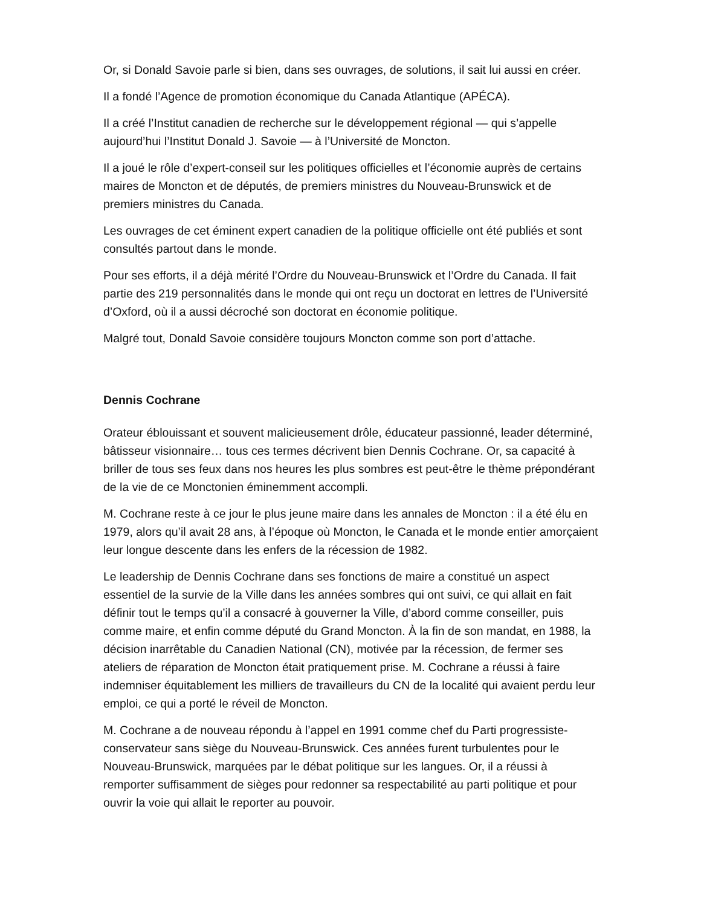Or, si Donald Savoie parle si bien, dans ses ouvrages, de solutions, il sait lui aussi en créer.
Il a fondé l’Agence de promotion économique du Canada Atlantique (APÉCA).
Il a créé l’Institut canadien de recherche sur le développement régional — qui s’appelle aujourd’hui l’Institut Donald J. Savoie — à l’Université de Moncton.
Il a joué le rôle d’expert-conseil sur les politiques officielles et l’économie auprès de certains maires de Moncton et de députés, de premiers ministres du Nouveau-Brunswick et de premiers ministres du Canada.
Les ouvrages de cet éminent expert canadien de la politique officielle ont été publiés et sont consultés partout dans le monde.
Pour ses efforts, il a déjà mérité l’Ordre du Nouveau-Brunswick et l’Ordre du Canada. Il fait partie des 219 personnalités dans le monde qui ont reçu un doctorat en lettres de l’Université d’Oxford, où il a aussi décroché son doctorat en économie politique.
Malgré tout, Donald Savoie considère toujours Moncton comme son port d’attache.
Dennis Cochrane
Orateur éblouissant et souvent malicieusement drôle, éducateur passionné, leader déterminé, bâtisseur visionnaire… tous ces termes décrivent bien Dennis Cochrane. Or, sa capacité à briller de tous ses feux dans nos heures les plus sombres est peut-être le thème prépondérant de la vie de ce Monctonien éminemment accompli.
M. Cochrane reste à ce jour le plus jeune maire dans les annales de Moncton : il a été élu en 1979, alors qu’il avait 28 ans, à l’époque où Moncton, le Canada et le monde entier amorçaient leur longue descente dans les enfers de la récession de 1982.
Le leadership de Dennis Cochrane dans ses fonctions de maire a constitué un aspect essentiel de la survie de la Ville dans les années sombres qui ont suivi, ce qui allait en fait définir tout le temps qu’il a consacré à gouverner la Ville, d’abord comme conseiller, puis comme maire, et enfin comme député du Grand Moncton. À la fin de son mandat, en 1988, la décision inarrêtable du Canadien National (CN), motivée par la récession, de fermer ses ateliers de réparation de Moncton était pratiquement prise. M. Cochrane a réussi à faire indemniser équitablement les milliers de travailleurs du CN de la localité qui avaient perdu leur emploi, ce qui a porté le réveil de Moncton.
M. Cochrane a de nouveau répondu à l’appel en 1991 comme chef du Parti progressiste-conservateur sans siège du Nouveau-Brunswick. Ces années furent turbulentes pour le Nouveau-Brunswick, marquées par le débat politique sur les langues. Or, il a réussi à remporter suffisamment de sièges pour redonner sa respectabilité au parti politique et pour ouvrir la voie qui allait le reporter au pouvoir.